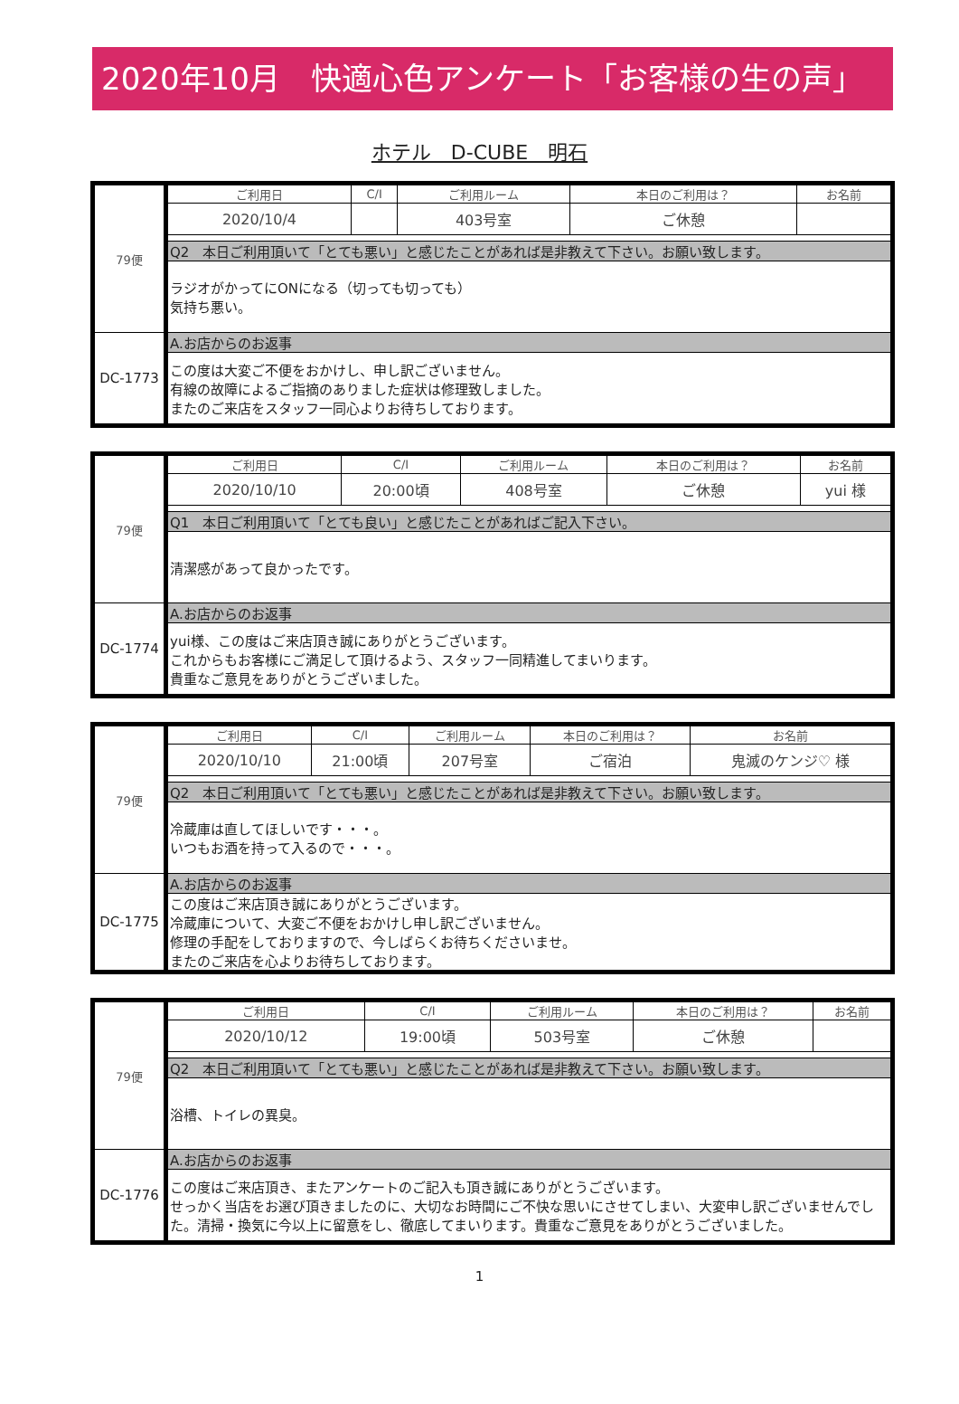2020年10月　快適心色アンケート「お客様の生の声」
ホテル　D-CUBE　明石
| 79便 | ご利用日 | C/I | ご利用ルーム | 本日のご利用は？ | お名前 |
| | 2020/10/4 | | 403号室 | ご休憩 | |
| | Q2 本日ご利用頂いて「とても悪い」と感じたことがあれば是非教えて下さい。お願い致します。 | | | | |
| | ラジオがかってにONになる（切っても切っても） 気持ち悪い。 | | | | |
| DC-1773 | A.お店からのお返事 | | | | |
| | この度は大変ご不便をおかけし、申し訳ございません。 有線の故障によるご指摘のありました症状は修理致しました。 またのご来店をスタッフ一同心よりお待ちしております。 | | | | |
| 79便 | ご利用日 | C/I | ご利用ルーム | 本日のご利用は？ | お名前 |
| | 2020/10/10 | 20:00頃 | 408号室 | ご休憩 | yui 様 |
| | Q1 本日ご利用頂いて「とても良い」と感じたことがあればご記入下さい。 | | | | |
| | 清潔感があって良かったです。 | | | | |
| DC-1774 | A.お店からのお返事 | | | | |
| | yui様、この度はご来店頂き誠にありがとうございます。 これからもお客様にご満足して頂けるよう、スタッフ一同精進してまいります。 貴重なご意見をありがとうございました。 | | | | |
| 79便 | ご利用日 | C/I | ご利用ルーム | 本日のご利用は？ | お名前 |
| | 2020/10/10 | 21:00頃 | 207号室 | ご宿泊 | 鬼滅のケンジ♡ 様 |
| | Q2 本日ご利用頂いて「とても悪い」と感じたことがあれば是非教えて下さい。お願い致します。 | | | | |
| | 冷蔵庫は直してほしいです・・・。 いつもお酒を持って入るので・・・。 | | | | |
| DC-1775 | A.お店からのお返事 | | | | |
| | この度はご来店頂き誠にありがとうございます。 冷蔵庫について、大変ご不便をおかけし申し訳ございません。 修理の手配をしておりますので、今しばらくお待ちくださいませ。 またのご来店を心よりお待ちしております。 | | | | |
| 79便 | ご利用日 | C/I | ご利用ルーム | 本日のご利用は？ | お名前 |
| | 2020/10/12 | 19:00頃 | 503号室 | ご休憩 | |
| | Q2 本日ご利用頂いて「とても悪い」と感じたことがあれば是非教えて下さい。お願い致します。 | | | | |
| | 浴槽、トイレの異臭。 | | | | |
| DC-1776 | A.お店からのお返事 | | | | |
| | この度はご来店頂き、またアンケートのご記入も頂き誠にありがとうございます。 せっかく当店をお選び頂きましたのに、大切なお時間にご不快な思いにさせてしまい、大変申し訳ございませんでした。清掃・換気に今以上に留意をし、徹底してまいります。貴重なご意見をありがとうございました。 | | | | |
1